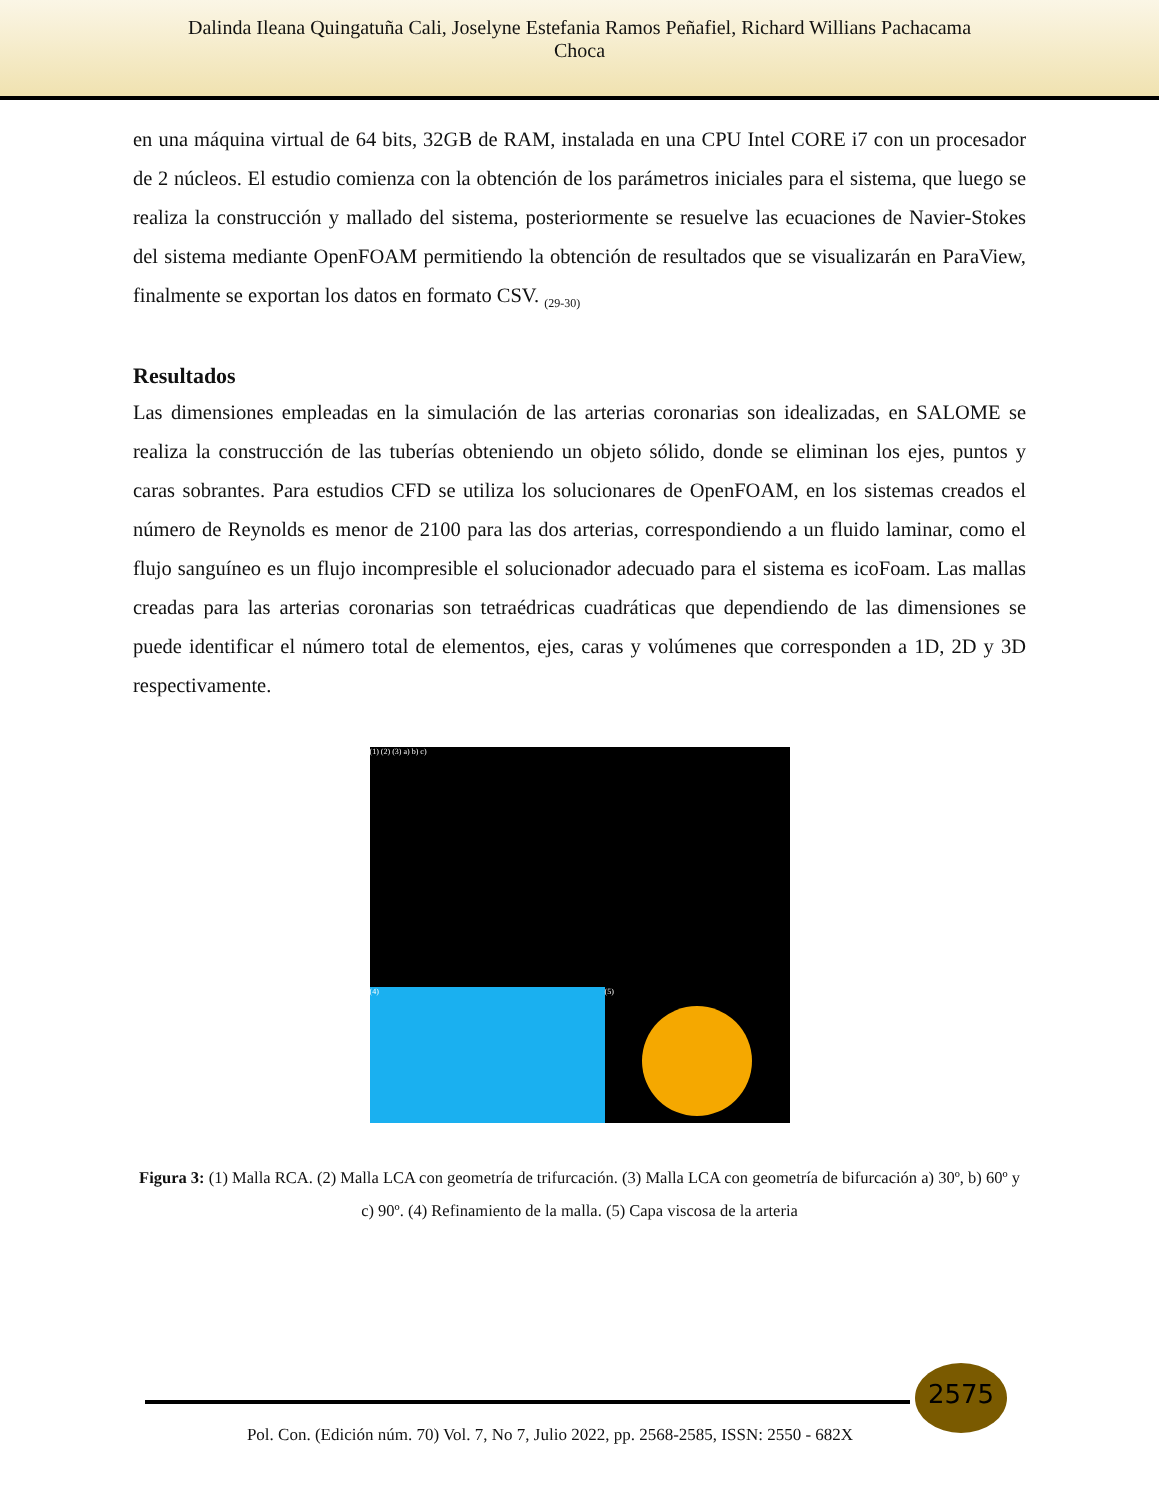Dalinda Ileana Quingatuña Cali, Joselyne Estefania Ramos Peñafiel, Richard Willians Pachacama
Choca
en una máquina virtual de 64 bits, 32GB de RAM, instalada en una CPU Intel CORE i7 con un procesador de 2 núcleos. El estudio comienza con la obtención de los parámetros iniciales para el sistema, que luego se realiza la construcción y mallado del sistema, posteriormente se resuelve las ecuaciones de Navier-Stokes del sistema mediante OpenFOAM permitiendo la obtención de resultados que se visualizarán en ParaView, finalmente se exportan los datos en formato CSV. <sub>(29-30)</sub>
Resultados
Las dimensiones empleadas en la simulación de las arterias coronarias son idealizadas, en SALOME se realiza la construcción de las tuberías obteniendo un objeto sólido, donde se eliminan los ejes, puntos y caras sobrantes. Para estudios CFD se utiliza los solucionares de OpenFOAM, en los sistemas creados el número de Reynolds es menor de 2100 para las dos arterias, correspondiendo a un fluido laminar, como el flujo sanguíneo es un flujo incompresible el solucionador adecuado para el sistema es icoFoam. Las mallas creadas para las arterias coronarias son tetraédricas cuadráticas que dependiendo de las dimensiones se puede identificar el número total de elementos, ejes, caras y volúmenes que corresponden a 1D, 2D y 3D respectivamente.
(1) (2) (3) a) b) c)
(4)
(5)
Figura 3: (1) Malla RCA. (2) Malla LCA con geometría de trifurcación. (3) Malla LCA con geometría de bifurcación a) 30º, b) 60º y c) 90º. (4) Refinamiento de la malla. (5) Capa viscosa de la arteria
2575
Pol. Con. (Edición núm. 70) Vol. 7, No 7, Julio 2022, pp. 2568-2585, ISSN: 2550 - 682X